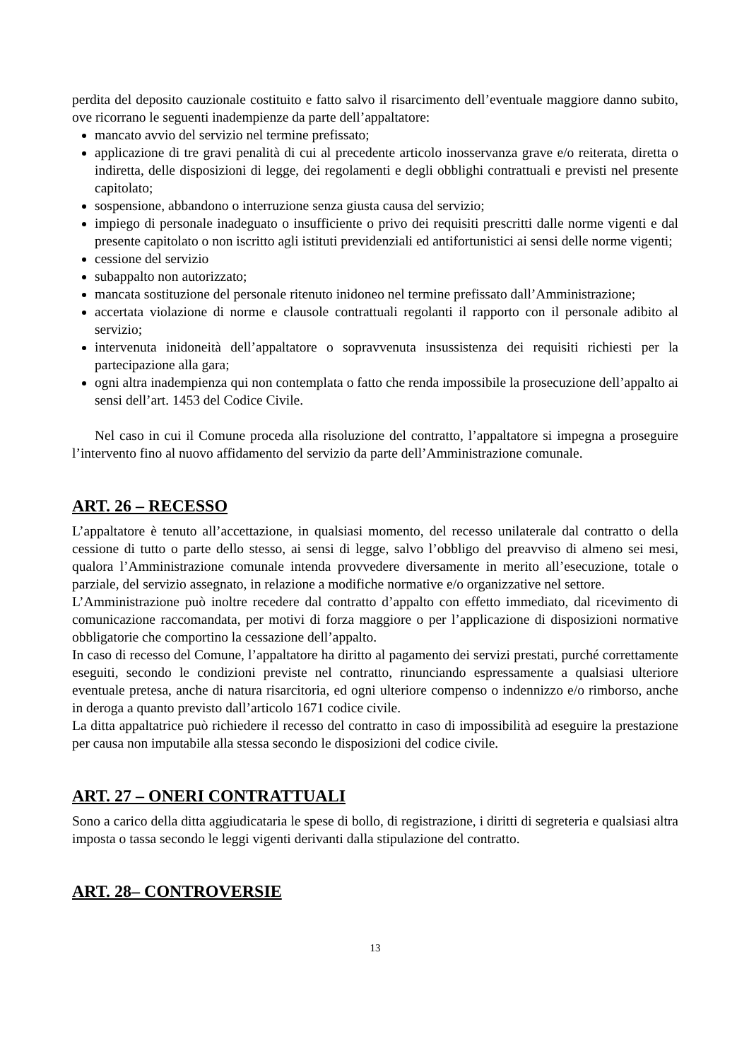perdita del deposito cauzionale costituito e fatto salvo il risarcimento dell’eventuale maggiore danno subito, ove ricorrano le seguenti inadempienze da parte dell’appaltatore:
mancato avvio del servizio nel termine prefissato;
applicazione di tre gravi penalità di cui al precedente articolo inosservanza grave e/o reiterata, diretta o indiretta, delle disposizioni di legge, dei regolamenti e degli obblighi contrattuali e previsti nel presente capitolato;
sospensione, abbandono o interruzione senza giusta causa del servizio;
impiego di personale inadeguato o insufficiente o privo dei requisiti prescritti dalle norme vigenti e dal presente capitolato o non iscritto agli istituti previdenziali ed antifortunistici ai sensi delle norme vigenti;
cessione del servizio
subappalto non autorizzato;
mancata sostituzione del personale ritenuto inidoneo nel termine prefissato dall’Amministrazione;
accertata violazione di norme e clausole contrattuali regolanti il rapporto con il personale adibito al servizio;
intervenuta inidoneità dell’appaltatore o sopravvenuta insussistenza dei requisiti richiesti per la partecipazione alla gara;
ogni altra inadempienza qui non contemplata o fatto che renda impossibile la prosecuzione dell’appalto ai sensi dell’art. 1453 del Codice Civile.
Nel caso in cui il Comune proceda alla risoluzione del contratto, l’appaltatore si impegna a proseguire l’intervento fino al nuovo affidamento del servizio da parte dell’Amministrazione comunale.
ART. 26 – RECESSO
L’appaltatore è tenuto all’accettazione, in qualsiasi momento, del recesso unilaterale dal contratto o della cessione di tutto o parte dello stesso, ai sensi di legge, salvo l’obbligo del preavviso di almeno sei mesi, qualora l’Amministrazione comunale intenda provvedere diversamente in merito all’esecuzione, totale o parziale, del servizio assegnato, in relazione a modifiche normative e/o organizzative nel settore.
L’Amministrazione può inoltre recedere dal contratto d’appalto con effetto immediato, dal ricevimento di comunicazione raccomandata, per motivi di forza maggiore o per l’applicazione di disposizioni normative obbligatorie che comportino la cessazione dell’appalto.
In caso di recesso del Comune, l’appaltatore ha diritto al pagamento dei servizi prestati, purché correttamente eseguiti, secondo le condizioni previste nel contratto, rinunciando espressamente a qualsiasi ulteriore eventuale pretesa, anche di natura risarcitoria, ed ogni ulteriore compenso o indennizzo e/o rimborso, anche in deroga a quanto previsto dall’articolo 1671 codice civile.
La ditta appaltatrice può richiedere il recesso del contratto in caso di impossibilità ad eseguire la prestazione per causa non imputabile alla stessa secondo le disposizioni del codice civile.
ART. 27 – ONERI CONTRATTUALI
Sono a carico della ditta aggiudicataria le spese di bollo, di registrazione, i diritti di segreteria e qualsiasi altra imposta o tassa secondo le leggi vigenti derivanti dalla stipulazione del contratto.
ART. 28– CONTROVERSIE
13